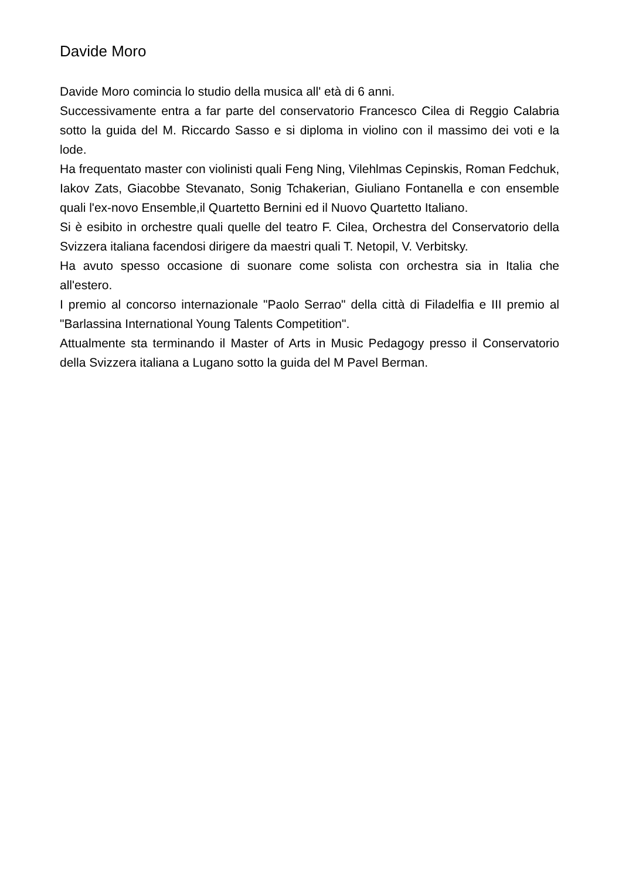Davide Moro
Davide Moro comincia lo studio della musica all' età di 6 anni.
Successivamente entra a far parte del conservatorio Francesco Cilea di Reggio Calabria sotto la guida del M. Riccardo Sasso e si diploma in violino con il massimo dei voti e la lode.
Ha frequentato master con violinisti quali Feng Ning, Vilehlmas Cepinskis, Roman Fedchuk, Iakov Zats, Giacobbe Stevanato, Sonig Tchakerian, Giuliano Fontanella e con ensemble quali l'ex-novo Ensemble,il Quartetto Bernini ed il Nuovo Quartetto Italiano.
Si è esibito in orchestre quali quelle del teatro F. Cilea, Orchestra del Conservatorio della Svizzera italiana facendosi dirigere da maestri quali T. Netopil, V. Verbitsky.
Ha avuto spesso occasione di suonare come solista con orchestra sia in Italia che all'estero.
I premio al concorso internazionale "Paolo Serrao" della città di Filadelfia e III premio al "Barlassina International Young Talents Competition".
Attualmente sta terminando il Master of Arts in Music Pedagogy presso il Conservatorio della Svizzera italiana a Lugano sotto la guida del M Pavel Berman.